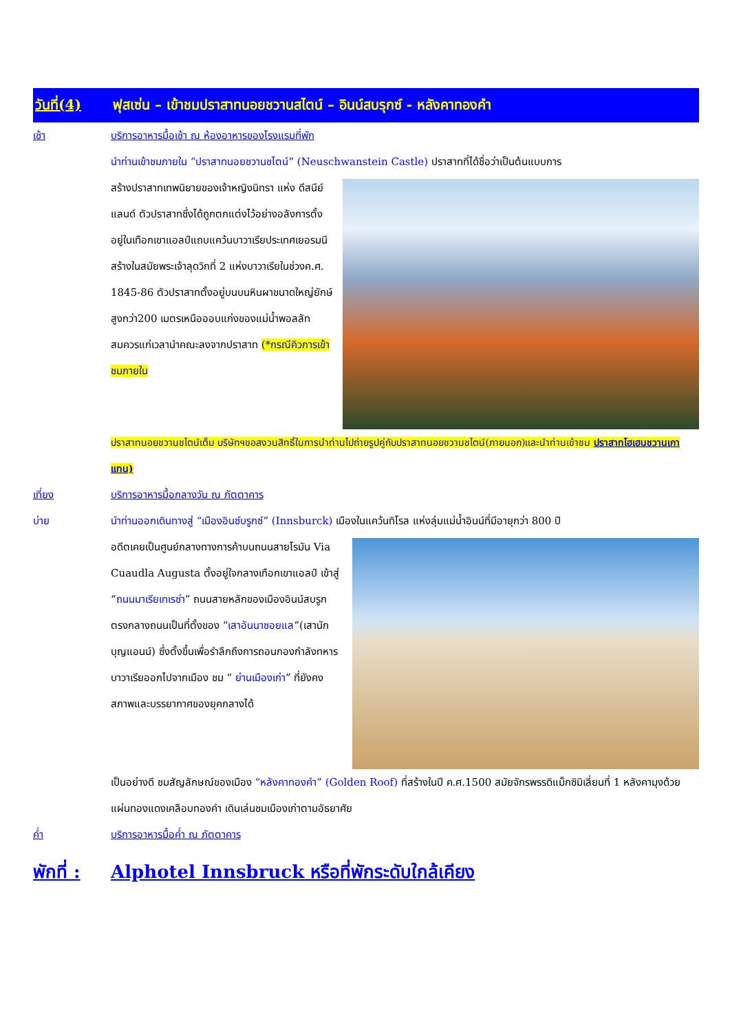วันที่(4) ฟุสเซ่น – เข้าชมปราสาทนอยชวานสไตน์ – อินน์สบรุกซ์ - หลังคาทองคำ
เช้า บริการอาหารมื้อเช้า ณ ห้องอาหารของโรงแรมที่พัก
นำท่านเข้าชมภายใน “ปราสาทนอยชวานชไตน์” (Neuschwanstein Castle) ปราสาทที่ได้ชื่อว่าเป็นต้นแบบการ
สร้างปราสาทเทพนิยายของเจ้าหญิงนิทรา แห่ง ดีสนีย์แลนด์ ตัวปราสาทซึ่งได้ถูกตกแต่งไว้อย่างอลังการตั้งอยู่ในเทือกเขาแอลป์แถบแคว้นบาวาเรียประเทศเยอรมนีสร้างในสมัยพระเจ้าลุดวิกที่ 2 แห่งบาวาเรียในช่วงค.ศ. 1845-86 ตัวปราสาทตั้งอยู่บนบนหินผาขนาดใหญ่ยักษ์สูงกว่า200 เมตรเหนือออบแก่งของแม่น้ำพอลลัทสมควรแก่เวลานำคณะลงจากปราสาท (*กรณีคิวการเข้าชมภายใน
ปราสาทนอยชวานชไตน์เต็ม บริษัทฯขอสงวนสิทธิ์ในการนำท่านไปถ่ายรูปคู่กับปราสาทนอยชวานชไตน์(ภายนอก)และนำท่านเข้าชม ปราสาทโฮเฮนชวานเกาแทน)
เที่ยง บริการอาหารมื้อกลางวัน ณ ภัตตาคาร
บ่าย นำท่านออกเดินทางสู่ “เมืองอินซ์บรูกซ์” (Innsburck) เมืองในแคว้นทิโรล แห่งลุ่มแม่น้ำอินน์ที่มีอายุกว่า 800 ปี
อดีตเคยเป็นศูนย์กลางทางการค้าบนถนนสายโรมัน Via Cuaudla Augusta ตั้งอยู่ใจกลางเทือกเขาแอลป์ เข้าสู่ “ถนนมาเรียเทเรซ่า” ถนนสายหลักของเมืองอินน์สบรูกตรงกลางถนนเป็นที่ตั้งของ “เสาอันนาซอยแล”(เสานักบุญแอนน์) ซึ่งตั้งขึ้นเพื่อรำลึกถึงการถอนกองกำลังทหารบาวาเรียออกไปจากเมือง ชม “ ย่านเมืองเก่า” ที่ยังคงสภาพและบรรยากาศของยุคกลางได้
เป็นอย่างดี ชมสัญลักษณ์ของเมือง “หลังคาทองคำ” (Golden Roof) ที่สร้างในปี ค.ศ.1500 สมัยจักรพรรดิแม็กซิมิเลี่ยนที่ 1 หลังคามุงด้วยแผ่นทองแดงเคลือบทองคำ เดินเล่นชมเมืองเก่าตามอัธยาศัย
ค่ำ บริการอาหารมื้อค่ำ ณ ภัตตาคาร
พักที่ : Alphotel Innsbruck หรือที่พักระดับใกล้เคียง